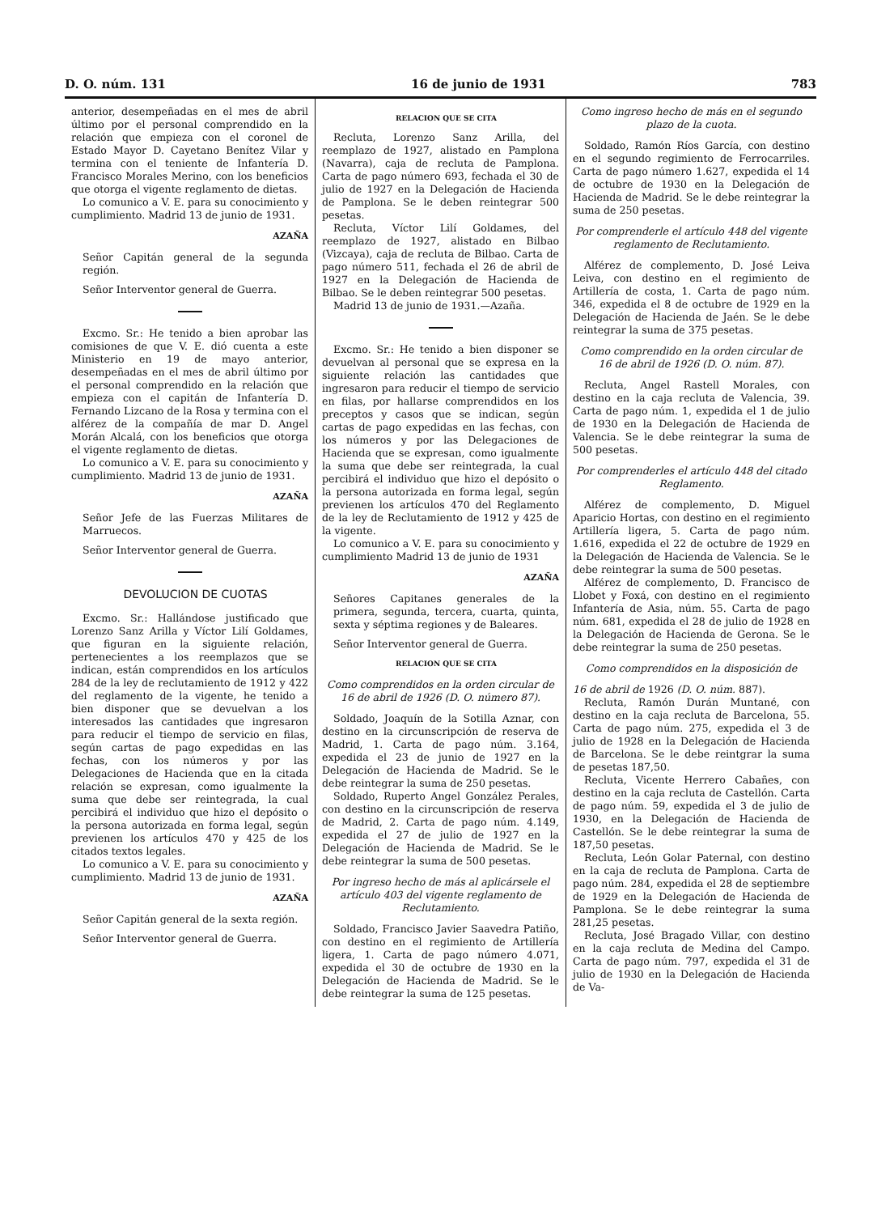D. O. núm. 131 16 de junio de 1931 783
anterior, desempeñadas en el mes de abril último por el personal comprendido en la relación que empieza con el coronel de Estado Mayor D. Cayetano Benítez Vilar y termina con el teniente de Infantería D. Francisco Morales Merino, con los beneficios que otorga el vigente reglamento de dietas.
Lo comunico a V. E. para su conocimiento y cumplimiento. Madrid 13 de junio de 1931.
AZAÑA
Señor Capitán general de la segunda región.
Señor Interventor general de Guerra.
Excmo. Sr.: He tenido a bien aprobar las comisiones de que V. E. dió cuenta a este Ministerio en 19 de mayo anterior, desempeñadas en el mes de abril último por el personal comprendido en la relación que empieza con el capitán de Infantería D. Fernando Lizcano de la Rosa y termina con el alférez de la compañía de mar D. Angel Morán Alcalá, con los beneficios que otorga el vigente reglamento de dietas.
Lo comunico a V. E. para su conocimiento y cumplimiento. Madrid 13 de junio de 1931.
AZAÑA
Señor Jefe de las Fuerzas Militares de Marruecos.
Señor Interventor general de Guerra.
DEVOLUCION DE CUOTAS
Excmo. Sr.: Hallándose justificado que Lorenzo Sanz Arilla y Víctor Lilí Goldames, que figuran en la siguiente relación, pertenecientes a los reemplazos que se indican, están comprendidos en los artículos 284 de la ley de reclutamiento de 1912 y 422 del reglamento de la vigente, he tenido a bien disponer que se devuelvan a los interesados las cantidades que ingresaron para reducir el tiempo de servicio en filas, según cartas de pago expedidas en las fechas, con los números y por las Delegaciones de Hacienda que en la citada relación se expresan, como igualmente la suma que debe ser reintegrada, la cual percibirá el individuo que hizo el depósito o la persona autorizada en forma legal, según previenen los artículos 470 y 425 de los citados textos legales.
Lo comunico a V. E. para su conocimiento y cumplimiento. Madrid 13 de junio de 1931.
AZAÑA
Señor Capitán general de la sexta región.
Señor Interventor general de Guerra.
RELACION QUE SE CITA
Recluta, Lorenzo Sanz Arilla, del reemplazo de 1927, alistado en Pamplona (Navarra), caja de recluta de Pamplona. Carta de pago número 693, fechada el 30 de julio de 1927 en la Delegación de Hacienda de Pamplona. Se le deben reintegrar 500 pesetas.
Recluta, Víctor Lilí Goldames, del reemplazo de 1927, alistado en Bilbao (Vizcaya), caja de recluta de Bilbao. Carta de pago número 511, fechada el 26 de abril de 1927 en la Delegación de Hacienda de Bilbao. Se le deben reintegrar 500 pesetas.
Madrid 13 de junio de 1931.—Azaña.
Excmo. Sr.: He tenido a bien disponer se devuelvan al personal que se expresa en la siguiente relación las cantidades que ingresaron para reducir el tiempo de servicio en filas, por hallarse comprendidos en los preceptos y casos que se indican, según cartas de pago expedidas en las fechas, con los números y por las Delegaciones de Hacienda que se expresan, como igualmente la suma que debe ser reintegrada, la cual percibirá el individuo que hizo el depósito o la persona autorizada en forma legal, según previenen los artículos 470 del Reglamento de la ley de Reclutamiento de 1912 y 425 de la vigente.
Lo comunico a V. E. para su conocimiento y cumplimiento Madrid 13 de junio de 1931
AZAÑA
Señores Capitanes generales de la primera, segunda, tercera, cuarta, quinta, sexta y séptima regiones y de Baleares.
Señor Interventor general de Guerra.
RELACION QUE SE CITA
Como comprendidos en la orden circular de 16 de abril de 1926 (D. O. número 87).
Soldado, Joaquín de la Sotilla Aznar, con destino en la circunscripción de reserva de Madrid, 1. Carta de pago núm. 3.164, expedida el 23 de junio de 1927 en la Delegación de Hacienda de Madrid. Se le debe reintegrar la suma de 250 pesetas.
Soldado, Ruperto Angel González Perales, con destino en la circunscripción de reserva de Madrid, 2. Carta de pago núm. 4.149, expedida el 27 de julio de 1927 en la Delegación de Hacienda de Madrid. Se le debe reintegrar la suma de 500 pesetas.
Por ingreso hecho de más al aplicársele el artículo 403 del vigente reglamento de Reclutamiento.
Soldado, Francisco Javier Saavedra Patiño, con destino en el regimiento de Artillería ligera, 1. Carta de pago número 4.071, expedida el 30 de octubre de 1930 en la Delegación de Hacienda de Madrid. Se le debe reintegrar la suma de 125 pesetas.
Como ingreso hecho de más en el segundo plazo de la cuota.
Soldado, Ramón Ríos García, con destino en el segundo regimiento de Ferrocarriles. Carta de pago número 1.627, expedida el 14 de octubre de 1930 en la Delegación de Hacienda de Madrid. Se le debe reintegrar la suma de 250 pesetas.
Por comprenderle el artículo 448 del vigente reglamento de Reclutamiento.
Alférez de complemento, D. José Leiva Leiva, con destino en el regimiento de Artillería de costa, 1. Carta de pago núm. 346, expedida el 8 de octubre de 1929 en la Delegación de Hacienda de Jaén. Se le debe reintegrar la suma de 375 pesetas.
Como comprendido en la orden circular de 16 de abril de 1926 (D. O. núm. 87).
Recluta, Angel Rastell Morales, con destino en la caja recluta de Valencia, 39. Carta de pago núm. 1, expedida el 1 de julio de 1930 en la Delegación de Hacienda de Valencia. Se le debe reintegrar la suma de 500 pesetas.
Por comprenderles el artículo 448 del citado Reglamento.
Alférez de complemento, D. Miguel Aparicio Hortas, con destino en el regimiento Artillería ligera, 5. Carta de pago núm. 1.616, expedida el 22 de octubre de 1929 en la Delegación de Hacienda de Valencia. Se le debe reintegrar la suma de 500 pesetas.
Alférez de complemento, D. Francisco de Llobet y Foxá, con destino en el regimiento Infantería de Asia, núm. 55. Carta de pago núm. 681, expedida el 28 de julio de 1928 en la Delegación de Hacienda de Gerona. Se le debe reintegrar la suma de 250 pesetas.
Como comprendidos en la disposición de
16 de abril de 1926 (D. O. núm. 887).
Recluta, Ramón Durán Muntané, con destino en la caja recluta de Barcelona, 55. Carta de pago núm. 275, expedida el 3 de julio de 1928 en la Delegación de Hacienda de Barcelona. Se le debe reintgrar la suma de pesetas 187,50.
Recluta, Vicente Herrero Cabañes, con destino en la caja recluta de Castellón. Carta de pago núm. 59, expedida el 3 de julio de 1930, en la Delegación de Hacienda de Castellón. Se le debe reintegrar la suma de 187,50 pesetas.
Recluta, León Golar Paternal, con destino en la caja de recluta de Pamplona. Carta de pago núm. 284, expedida el 28 de septiembre de 1929 en la Delegación de Hacienda de Pamplona. Se le debe reintegrar la suma 281,25 pesetas.
Recluta, José Bragado Villar, con destino en la caja recluta de Medina del Campo. Carta de pago núm. 797, expedida el 31 de julio de 1930 en la Delegación de Hacienda de Va-